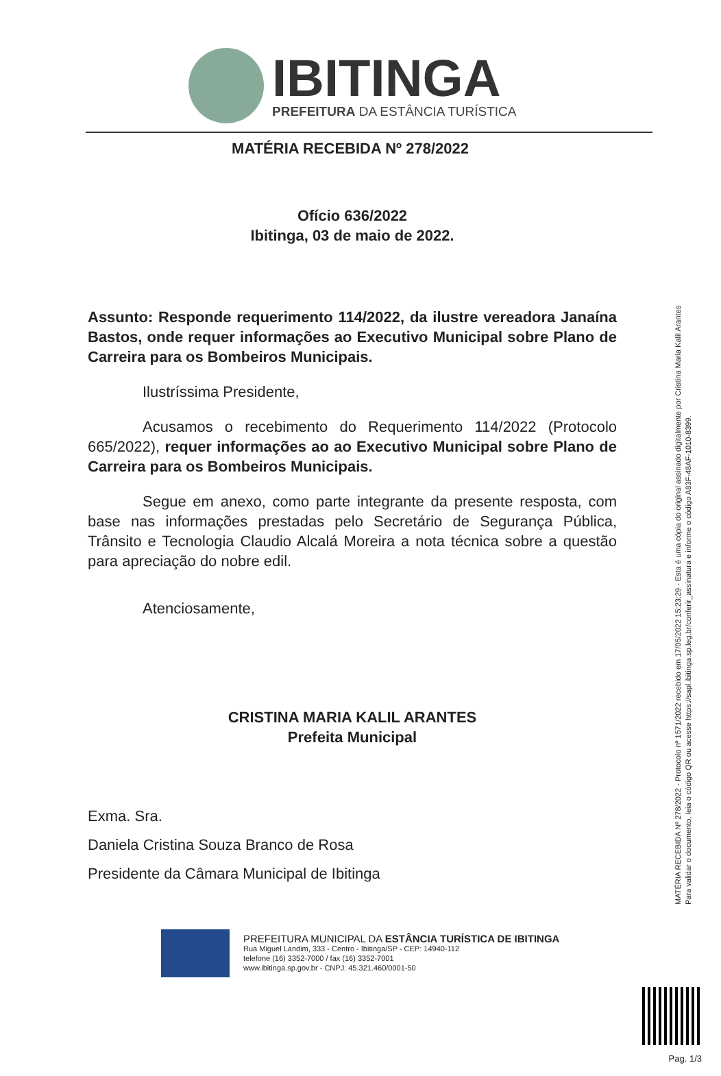IBITINGA
PREFEITURA DA ESTÂNCIA TURÍSTICA
MATÉRIA RECEBIDA Nº 278/2022
Ofício 636/2022
Ibitinga, 03 de maio de 2022.
Assunto: Responde requerimento 114/2022, da ilustre vereadora Janaína Bastos, onde requer informações ao Executivo Municipal sobre Plano de Carreira para os Bombeiros Municipais.
Ilustríssima Presidente,
Acusamos o recebimento do Requerimento 114/2022 (Protocolo 665/2022), requer informações ao ao Executivo Municipal sobre Plano de Carreira para os Bombeiros Municipais.
Segue em anexo, como parte integrante da presente resposta, com base nas informações prestadas pelo Secretário de Segurança Pública, Trânsito e Tecnologia Claudio Alcalá Moreira a nota técnica sobre a questão para apreciação do nobre edil.
Atenciosamente,
CRISTINA MARIA KALIL ARANTES
Prefeita Municipal
Exma. Sra.
Daniela Cristina Souza Branco de Rosa
Presidente da Câmara Municipal de Ibitinga
PREFEITURA MUNICIPAL DA ESTÂNCIA TURÍSTICA DE IBITINGA
Rua Miguel Landim, 333 - Centro - Ibitinga/SP - CEP: 14940-112
telefone (16) 3352-7000 / fax (16) 3352-7001
www.ibitinga.sp.gov.br - CNPJ: 45.321.460/0001-50
MATÉRIA RECEBIDA Nº 278/2022 - Protocolo nº 1571/2022 recebido em 17/05/2022 15:23:29 - Esta é uma cópia do original assinado digitalmente por Cristina Maria Kalil Arantes
Para validar o documento, leia o código QR ou acesse https://sapl.ibitinga.sp.leg.br/conferir_assinatura e informe o código A83F-48AF-1010-8399.
Pag. 1/3